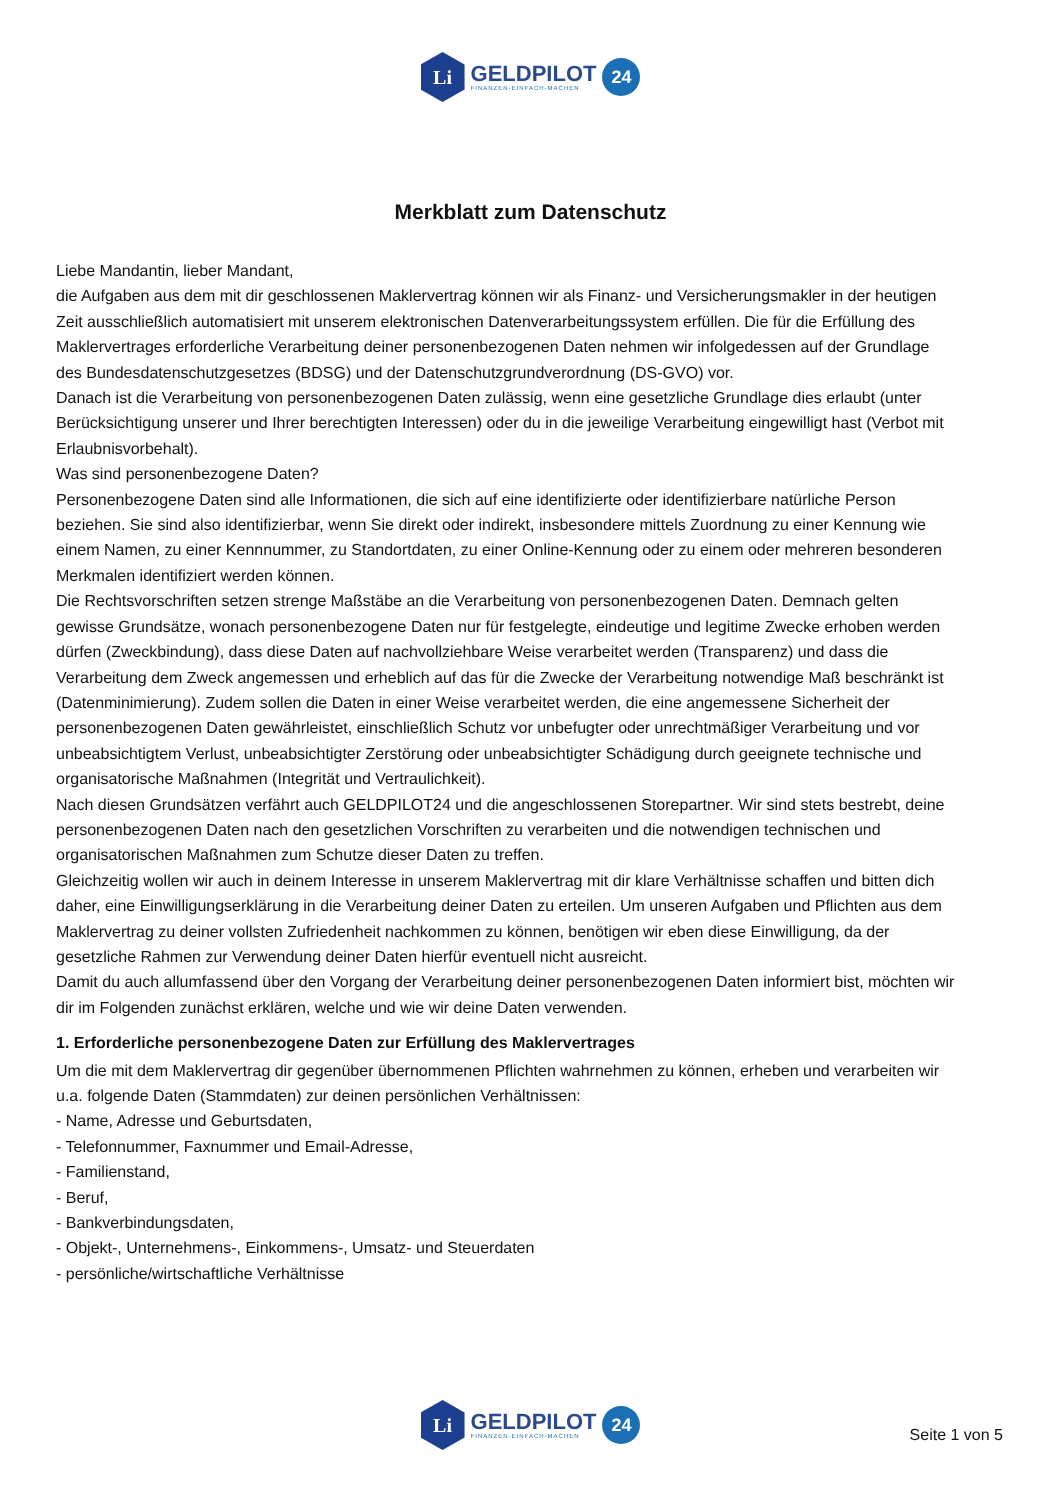Li
GELDPILOT
FINANZEN-EINFACH-MACHEN
24
Merkblatt zum Datenschutz
Liebe Mandantin, lieber Mandant,
die Aufgaben aus dem mit dir geschlossenen Maklervertrag können wir als Finanz- und Versicherungsmakler in der heutigen Zeit ausschließlich automatisiert mit unserem elektronischen Datenverarbeitungssystem erfüllen. Die für die Erfüllung des Maklervertrages erforderliche Verarbeitung deiner personenbezogenen Daten nehmen wir infolgedessen auf der Grundlage des Bundesdatenschutzgesetzes (BDSG) und der Datenschutzgrundverordnung (DS-GVO) vor.
Danach ist die Verarbeitung von personenbezogenen Daten zulässig, wenn eine gesetzliche Grundlage dies erlaubt (unter Berücksichtigung unserer und Ihrer berechtigten Interessen) oder du in die jeweilige Verarbeitung eingewilligt hast (Verbot mit Erlaubnisvorbehalt).
Was sind personenbezogene Daten?
Personenbezogene Daten sind alle Informationen, die sich auf eine identifizierte oder identifizierbare natürliche Person beziehen. Sie sind also identifizierbar, wenn Sie direkt oder indirekt, insbesondere mittels Zuordnung zu einer Kennung wie einem Namen, zu einer Kennnummer, zu Standortdaten, zu einer Online-Kennung oder zu einem oder mehreren besonderen Merkmalen identifiziert werden können.
Die Rechtsvorschriften setzen strenge Maßstäbe an die Verarbeitung von personenbezogenen Daten. Demnach gelten gewisse Grundsätze, wonach personenbezogene Daten nur für festgelegte, eindeutige und legitime Zwecke erhoben werden dürfen (Zweckbindung), dass diese Daten auf nachvollziehbare Weise verarbeitet werden (Transparenz) und dass die Verarbeitung dem Zweck angemessen und erheblich auf das für die Zwecke der Verarbeitung notwendige Maß beschränkt ist (Datenminimierung). Zudem sollen die Daten in einer Weise verarbeitet werden, die eine angemessene Sicherheit der personenbezogenen Daten gewährleistet, einschließlich Schutz vor unbefugter oder unrechtmäßiger Verarbeitung und vor unbeabsichtigtem Verlust, unbeabsichtigter Zerstörung oder unbeabsichtigter Schädigung durch geeignete technische und organisatorische Maßnahmen (Integrität und Vertraulichkeit).
Nach diesen Grundsätzen verfährt auch GELDPILOT24 und die angeschlossenen Storepartner. Wir sind stets bestrebt, deine personenbezogenen Daten nach den gesetzlichen Vorschriften zu verarbeiten und die notwendigen technischen und organisatorischen Maßnahmen zum Schutze dieser Daten zu treffen.
Gleichzeitig wollen wir auch in deinem Interesse in unserem Maklervertrag mit dir klare Verhältnisse schaffen und bitten dich daher, eine Einwilligungserklärung in die Verarbeitung deiner Daten zu erteilen. Um unseren Aufgaben und Pflichten aus dem Maklervertrag zu deiner vollsten Zufriedenheit nachkommen zu können, benötigen wir eben diese Einwilligung, da der gesetzliche Rahmen zur Verwendung deiner Daten hierfür eventuell nicht ausreicht.
Damit du auch allumfassend über den Vorgang der Verarbeitung deiner personenbezogenen Daten informiert bist, möchten wir dir im Folgenden zunächst erklären, welche und wie wir deine Daten verwenden.
1. Erforderliche personenbezogene Daten zur Erfüllung des Maklervertrages
Um die mit dem Maklervertrag dir gegenüber übernommenen Pflichten wahrnehmen zu können, erheben und verarbeiten wir u.a. folgende Daten (Stammdaten) zur deinen persönlichen Verhältnissen:
- Name, Adresse und Geburtsdaten,
- Telefonnummer, Faxnummer und Email-Adresse,
- Familienstand,
- Beruf,
- Bankverbindungsdaten,
- Objekt-, Unternehmens-, Einkommens-, Umsatz- und Steuerdaten
- persönliche/wirtschaftliche Verhältnisse
Li
GELDPILOT
FINANZEN-EINFACH-MACHEN
24
Seite 1 von 5